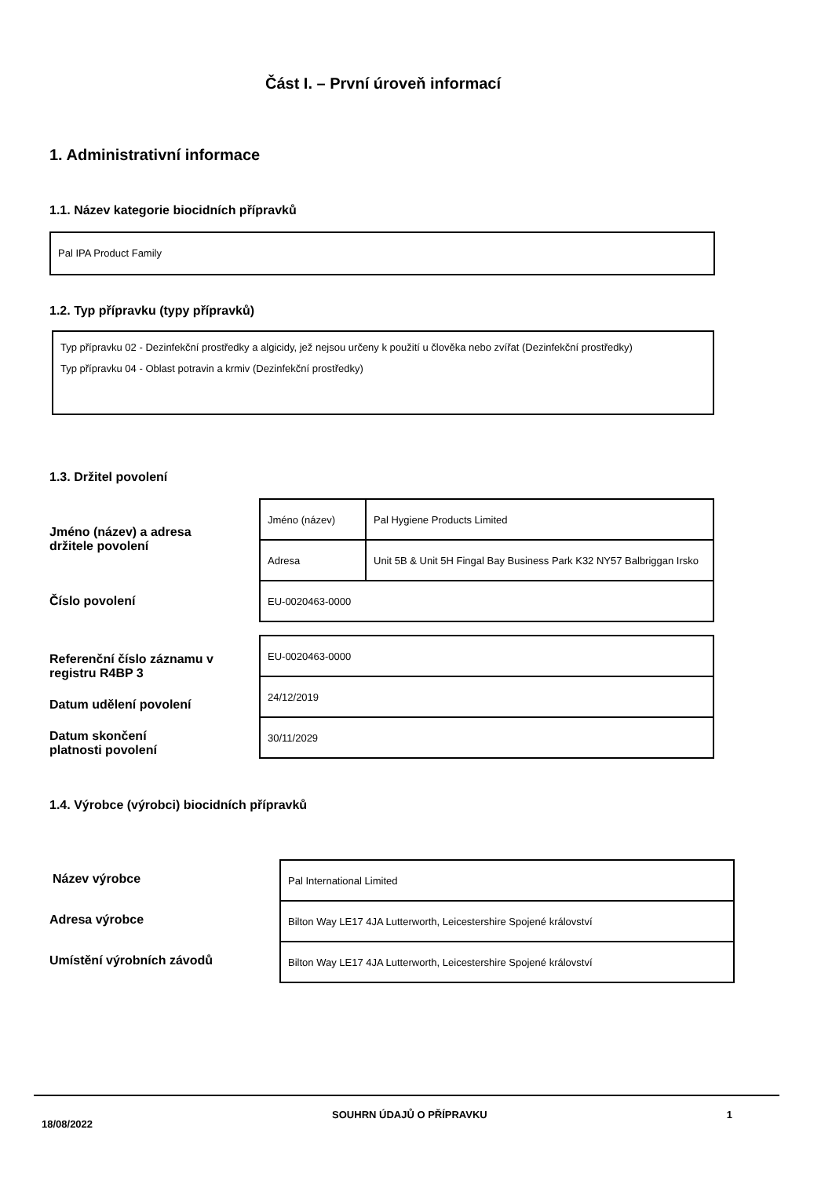Část I. – První úroveň informací
1. Administrativní informace
1.1. Název kategorie biocidních přípravků
Pal IPA Product Family
1.2. Typ přípravku (typy přípravků)
Typ přípravku 02 - Dezinfekční prostředky a algicidy, jež nejsou určeny k použití u člověka nebo zvířat (Dezinfekční prostředky)
Typ přípravku 04 - Oblast potravin a krmiv (Dezinfekční prostředky)
1.3. Držitel povolení
Jméno (název) a adresa
držitele povolení
Číslo povolení
Referenční číslo záznamu v
registru R4BP 3
Datum udělení povolení
Datum skončení
platnosti povolení
| Jméno (název) | Pal Hygiene Products Limited |
| Adresa | Unit 5B & Unit 5H Fingal Bay Business Park K32 NY57 Balbriggan Irsko |
| EU-0020463-0000 | |
| EU-0020463-0000 |
| 24/12/2019 |
| 30/11/2029 |
1.4. Výrobce (výrobci) biocidních přípravků
Název výrobce
Adresa výrobce
Umístění výrobních závodů
| Pal International Limited |
| Bilton Way LE17 4JA Lutterworth, Leicestershire Spojené království |
| Bilton Way LE17 4JA Lutterworth, Leicestershire Spojené království |
18/08/2022 SOUHRN ÚDAJŮ O PŘÍPRAVKU 1